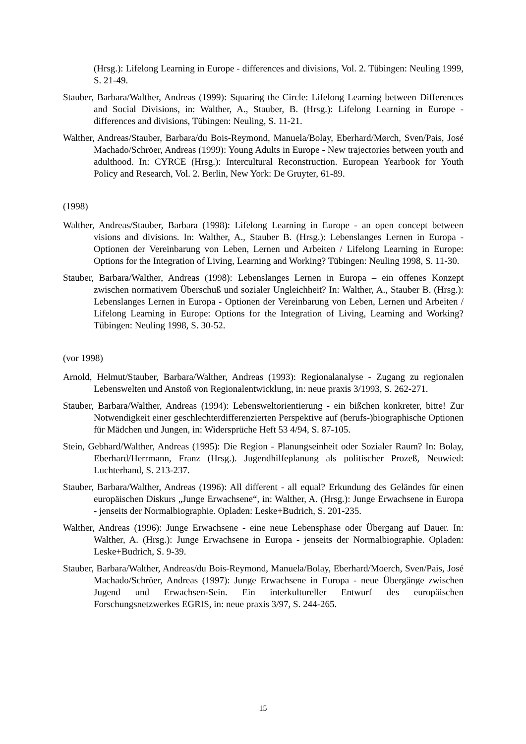(Hrsg.): Lifelong Learning in Europe - differences and divisions, Vol. 2. Tübingen: Neuling 1999, S. 21-49.
Stauber, Barbara/Walther, Andreas (1999): Squaring the Circle: Lifelong Learning between Differences and Social Divisions, in: Walther, A., Stauber, B. (Hrsg.): Lifelong Learning in Europe - differences and divisions, Tübingen: Neuling, S. 11-21.
Walther, Andreas/Stauber, Barbara/du Bois-Reymond, Manuela/Bolay, Eberhard/Mørch, Sven/Pais, José Machado/Schröer, Andreas (1999): Young Adults in Europe - New trajectories between youth and adulthood. In: CYRCE (Hrsg.): Intercultural Reconstruction. European Yearbook for Youth Policy and Research, Vol. 2. Berlin, New York: De Gruyter, 61-89.
(1998)
Walther, Andreas/Stauber, Barbara (1998): Lifelong Learning in Europe - an open concept between visions and divisions. In: Walther, A., Stauber B. (Hrsg.): Lebenslanges Lernen in Europa - Optionen der Vereinbarung von Leben, Lernen und Arbeiten / Lifelong Learning in Europe: Options for the Integration of Living, Learning and Working? Tübingen: Neuling 1998, S. 11-30.
Stauber, Barbara/Walther, Andreas (1998): Lebenslanges Lernen in Europa – ein offenes Konzept zwischen normativem Überschuß und sozialer Ungleichheit? In: Walther, A., Stauber B. (Hrsg.): Lebenslanges Lernen in Europa - Optionen der Vereinbarung von Leben, Lernen und Arbeiten / Lifelong Learning in Europe: Options for the Integration of Living, Learning and Working? Tübingen: Neuling 1998, S. 30-52.
(vor 1998)
Arnold, Helmut/Stauber, Barbara/Walther, Andreas (1993): Regionalanalyse - Zugang zu regionalen Lebenswelten und Anstoß von Regionalentwicklung, in: neue praxis 3/1993, S. 262-271.
Stauber, Barbara/Walther, Andreas (1994): Lebensweltorientierung - ein bißchen konkreter, bitte! Zur Notwendigkeit einer geschlechterdifferenzierten Perspektive auf (berufs-)biographische Optionen für Mädchen und Jungen, in: Widersprüche Heft 53 4/94, S. 87-105.
Stein, Gebhard/Walther, Andreas (1995): Die Region - Planungseinheit oder Sozialer Raum? In: Bolay, Eberhard/Herrmann, Franz (Hrsg.). Jugendhilfeplanung als politischer Prozeß, Neuwied: Luchterhand, S. 213-237.
Stauber, Barbara/Walther, Andreas (1996): All different - all equal? Erkundung des Geländes für einen europäischen Diskurs „Junge Erwachsene“, in: Walther, A. (Hrsg.): Junge Erwachsene in Europa - jenseits der Normalbiographie. Opladen: Leske+Budrich, S. 201-235.
Walther, Andreas (1996): Junge Erwachsene - eine neue Lebensphase oder Übergang auf Dauer. In: Walther, A. (Hrsg.): Junge Erwachsene in Europa - jenseits der Normalbiographie. Opladen: Leske+Budrich, S. 9-39.
Stauber, Barbara/Walther, Andreas/du Bois-Reymond, Manuela/Bolay, Eberhard/Moerch, Sven/Pais, José Machado/Schröer, Andreas (1997): Junge Erwachsene in Europa - neue Übergänge zwischen Jugend und Erwachsen-Sein. Ein interkultureller Entwurf des europäischen Forschungsnetzwerkes EGRIS, in: neue praxis 3/97, S. 244-265.
15